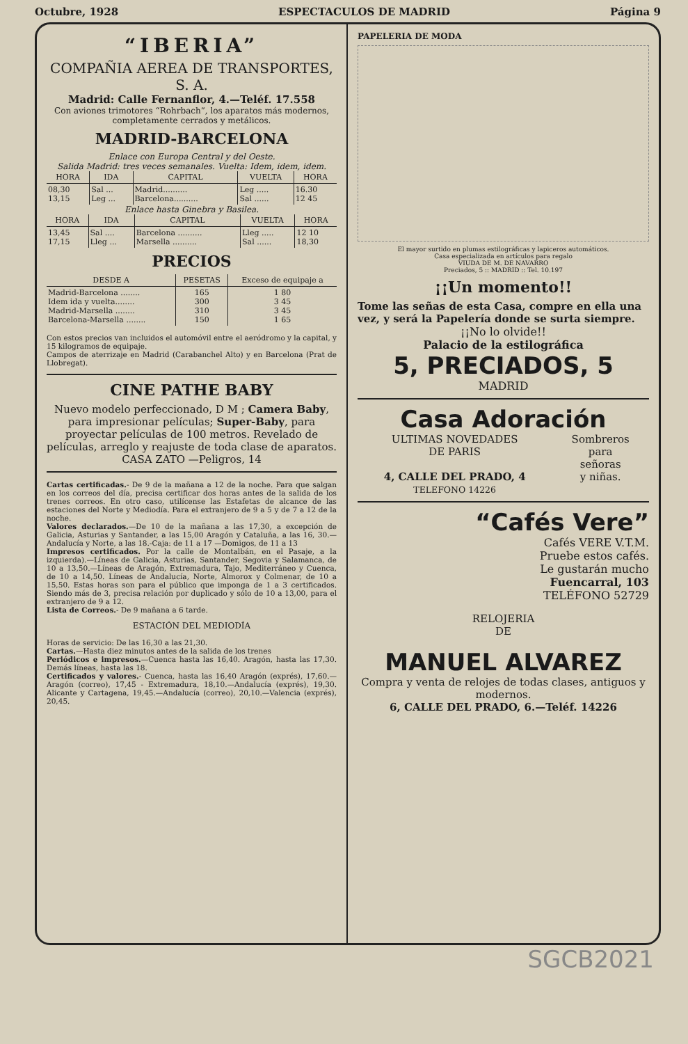Octubre, 1928 ESPECTACULOS DE MADRID Página 9
“IBERIA”
COMPAÑIA AEREA DE TRANSPORTES, S. A.
Madrid: Calle Fernanflor, 4.—Teléf. 17.558
Con aviones trimotores “Rohrbach”, los aparatos más modernos, completamente cerrados y metálicos.
MADRID-BARCELONA
Enlace con Europa Central y del Oeste.
Salida Madrid: tres veces semanales. Vuelta: Idem, idem, idem.
| HORA | IDA | CAPITAL | VUELTA | HORA |
| --- | --- | --- | --- | --- |
| 08,30 13,15 | Sal ... Leg ... | Madrid.......... Barcelona.......... | Leg ..... Sal ...... | 16.30 12 45 |
Enlace hasta Ginebra y Basilea.
| HORA | IDA | CAPITAL | VUELTA | HORA |
| --- | --- | --- | --- | --- |
| 13,45 17,15 | Sal .... Lleg ... | Barcelona .......... Marsella .......... | Lleg ..... Sal ...... | 12 10 18,30 |
PRECIOS
| DESDE A | PESETAS | Exceso de equipaje a |
| --- | --- | --- |
| Madrid-Barcelona ........ Idem ida y vuelta........ Madrid-Marsella ........ Barcelona-Marsella ........ | 165 300 310 150 | 1 80 3 45 3 45 1 65 |
Con estos precios van incluidos el automóvil entre el aeródromo y la capital, y 15 kilogramos de equipaje.
Campos de aterrizaje en Madrid (Carabanchel Alto) y en Barcelona (Prat de Llobregat).
CINE PATHE BABY
Nuevo modelo perfeccionado, D M ; Camera Baby, para impresionar películas; Super-Baby, para proyectar películas de 100 metros. Revelado de películas, arreglo y reajuste de toda clase de aparatos.
CASA ZATO —Peligros, 14
Cartas certificadas.- De 9 de la mañana a 12 de la noche. Para que salgan en los correos del día, precisa certificar dos horas antes de la salida de los trenes correos. En otro caso, utilícense las Estafetas de alcance de las estaciones del Norte y Mediodía. Para el extranjero de 9 a 5 y de 7 a 12 de la noche.
Valores declarados.—De 10 de la mañana a las 17,30, a excepción de Galicia, Asturias y Santander, a las 15,00 Aragón y Cataluña, a las 16, 30.—Andalucía y Norte, a las 18.-Caja: de 11 a 17 —Domigos, de 11 a 13
Impresos certificados. Por la calle de Montalbán, en el Pasaje, a la izquierda).—Líneas de Galicia, Asturias, Santander, Segovia y Salamanca, de 10 a 13,50.—Líneas de Aragón, Extremadura, Tajo, Mediterráneo y Cuenca, de 10 a 14,50. Líneas de Andalucía, Norte, Almorox y Colmenar, de 10 a 15,50. Estas horas son para el público que imponga de 1 a 3 certificados. Siendo más de 3, precisa relación por duplicado y sólo de 10 a 13,00, para el extranjero de 9 a 12.
Lista de Correos.- De 9 mañana a 6 tarde.
ESTACIÓN DEL MEDIODÍA
Horas de servicio: De las 16,30 a las 21,30.
Cartas.—Hasta diez minutos antes de la salida de los trenes
Periódicos e impresos.—Cuenca hasta las 16,40. Aragón, hasta las 17,30. Demás líneas, hasta las 18.
Certificados y valores.- Cuenca, hasta las 16,40 Aragón (exprés), 17,60.—Aragón (correo), 17,45 - Extremadura, 18,10.—Andalucía (exprés), 19,30. Alicante y Cartagena, 19,45.—Andalucía (correo), 20,10.—Valencia (exprés), 20,45.
PAPELERIA DE MODA
El mayor surtido en plumas estilográficas y lapiceros automáticos.
Casa especializada en artículos para regalo
VIUDA DE M. DE NAVARRO
Preciados, 5 :: MADRID :: Tel. 10.197
¡¡Un momento!!
Tome las señas de esta Casa, compre en ella una vez, y será la Papelería donde se surta siempre.
¡¡No lo olvide!!
Palacio de la estilográfica
5, PRECIADOS, 5
MADRID
Casa Adoración
ULTIMAS NOVEDADES
DE PARIS
4, CALLE DEL PRADO, 4
TELEFONO 14226
Sombreros
para
señoras
y niñas.
“Cafés Vere”
Cafés VERE V.T.M.
Pruebe estos cafés.
Le gustarán mucho
Fuencarral, 103
TELÉFONO 52729
RELOJERIA
DE
MANUEL ALVAREZ
Compra y venta de relojes de todas clases, antiguos y modernos.
6, CALLE DEL PRADO, 6.—Teléf. 14226
SGCB2021